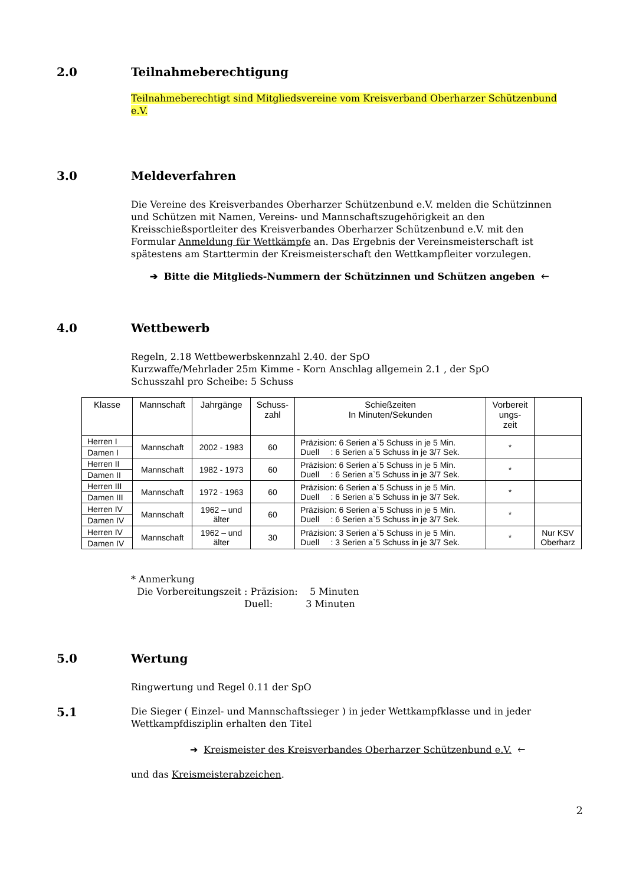2.0 Teilnahmeberechtigung
Teilnahmeberechtigt sind Mitgliedsvereine vom Kreisverband Oberharzer Schützenbund e.V.
3.0 Meldeverfahren
Die Vereine des Kreisverbandes Oberharzer Schützenbund e.V. melden die Schützinnen und Schützen mit Namen, Vereins- und Mannschaftszugehörigkeit an den Kreisschießsportleiter des Kreisverbandes Oberharzer Schützenbund e.V. mit den Formular Anmeldung für Wettkämpfe an. Das Ergebnis der Vereinsmeisterschaft ist spätestens am Starttermin der Kreismeisterschaft den Wettkampfleiter vorzulegen.
➔ Bitte die Mitglieds-Nummern der Schützinnen und Schützen angeben 🡐
4.0 Wettbewerb
Regeln, 2.18 Wettbewerbskennzahl 2.40. der SpO
Kurzwaffe/Mehrlader 25m Kimme - Korn Anschlag allgemein 2.1 , der SpO
Schusszahl pro Scheibe: 5 Schuss
| Klasse | Mannschaft | Jahrgänge | Schuss- zahl | Schießzeiten In Minuten/Sekunden | Vorbereit ungs- zeit | |
| --- | --- | --- | --- | --- | --- | --- |
| Herren I Damen I | Mannschaft | 2002 - 1983 | 60 | Präzision: 6 Serien a`5 Schuss in je 5 Min. Duell : 6 Serien a`5 Schuss in je 3/7 Sek. | * | |
| Herren II Damen II | Mannschaft | 1982 - 1973 | 60 | Präzision: 6 Serien a`5 Schuss in je 5 Min. Duell : 6 Serien a`5 Schuss in je 3/7 Sek. | * | |
| Herren III Damen III | Mannschaft | 1972 - 1963 | 60 | Präzision: 6 Serien a`5 Schuss in je 5 Min. Duell : 6 Serien a`5 Schuss in je 3/7 Sek. | * | |
| Herren IV Damen IV | Mannschaft | 1962 – und älter | 60 | Präzision: 6 Serien a`5 Schuss in je 5 Min. Duell : 6 Serien a`5 Schuss in je 3/7 Sek. | * | |
| Herren IV Damen IV | Mannschaft | 1962 – und älter | 30 | Präzision: 3 Serien a`5 Schuss in je 5 Min. Duell : 3 Serien a`5 Schuss in je 3/7 Sek. | * | Nur KSV Oberharz |
* Anmerkung
Die Vorbereitungszeit : Präzision: 5 Minuten
Duell: 3 Minuten
5.0 Wertung
Ringwertung und Regel 0.11 der SpO
5.1
Die Sieger ( Einzel- und Mannschaftssieger ) in jeder Wettkampfklasse und in jeder Wettkampfdisziplin erhalten den Titel
➔ Kreismeister des Kreisverbandes Oberharzer Schützenbund e.V. 🡐
und das Kreismeisterabzeichen.
2